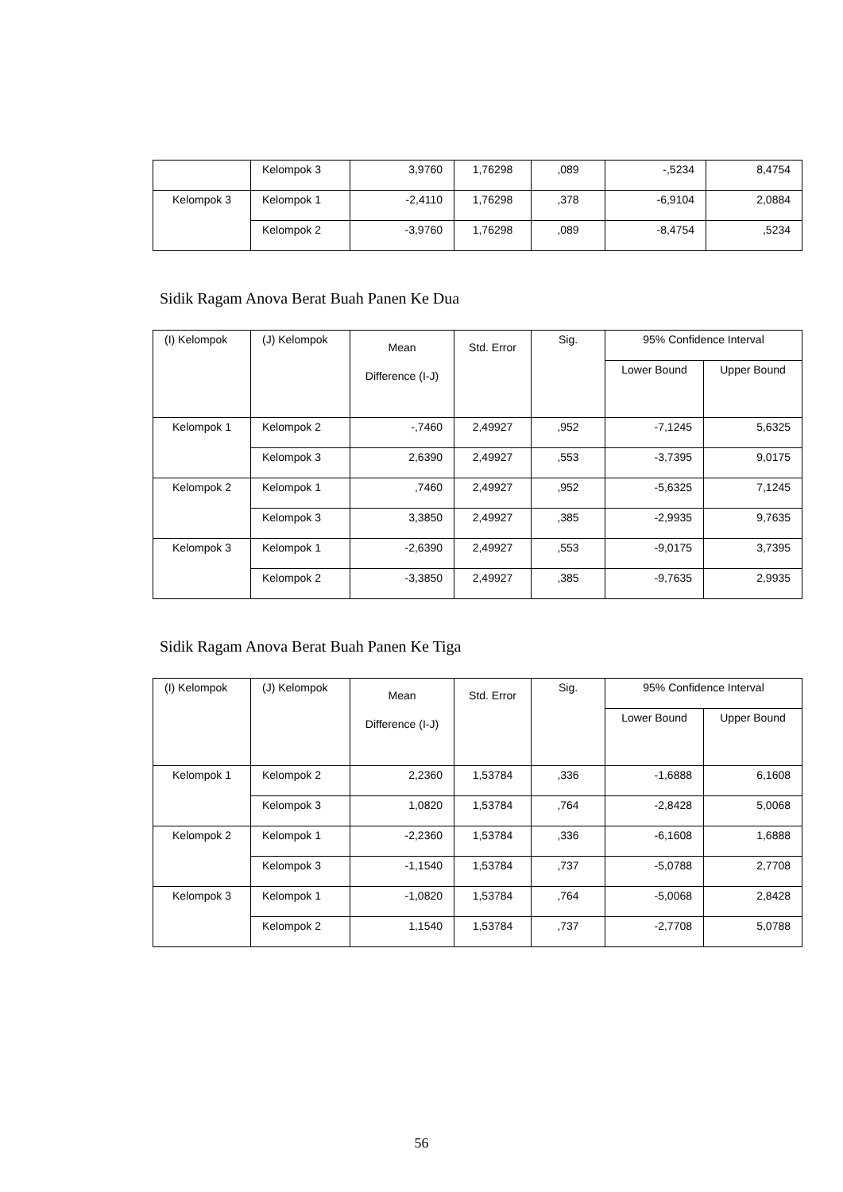| | Kelompok 3 | 3,9760 | 1,76298 | ,089 | -,5234 | 8,4754 |
| Kelompok 3 | Kelompok 1 | -2,4110 | 1,76298 | ,378 | -6,9104 | 2,0884 |
| | Kelompok 2 | -3,9760 | 1,76298 | ,089 | -8,4754 | ,5234 |
Sidik Ragam Anova Berat Buah Panen Ke Dua
| (I) Kelompok | (J) Kelompok | Mean Difference (I-J) | Std. Error | Sig. | 95% Confidence Interval | |
| --- | --- | --- | --- | --- | --- | --- |
| | | | | | Lower Bound | Upper Bound |
| Kelompok 1 | Kelompok 2 | -,7460 | 2,49927 | ,952 | -7,1245 | 5,6325 |
| | Kelompok 3 | 2,6390 | 2,49927 | ,553 | -3,7395 | 9,0175 |
| Kelompok 2 | Kelompok 1 | ,7460 | 2,49927 | ,952 | -5,6325 | 7,1245 |
| | Kelompok 3 | 3,3850 | 2,49927 | ,385 | -2,9935 | 9,7635 |
| Kelompok 3 | Kelompok 1 | -2,6390 | 2,49927 | ,553 | -9,0175 | 3,7395 |
| | Kelompok 2 | -3,3850 | 2,49927 | ,385 | -9,7635 | 2,9935 |
Sidik Ragam Anova Berat Buah Panen Ke Tiga
| (I) Kelompok | (J) Kelompok | Mean Difference (I-J) | Std. Error | Sig. | 95% Confidence Interval | |
| --- | --- | --- | --- | --- | --- | --- |
| | | | | | Lower Bound | Upper Bound |
| Kelompok 1 | Kelompok 2 | 2,2360 | 1,53784 | ,336 | -1,6888 | 6,1608 |
| | Kelompok 3 | 1,0820 | 1,53784 | ,764 | -2,8428 | 5,0068 |
| Kelompok 2 | Kelompok 1 | -2,2360 | 1,53784 | ,336 | -6,1608 | 1,6888 |
| | Kelompok 3 | -1,1540 | 1,53784 | ,737 | -5,0788 | 2,7708 |
| Kelompok 3 | Kelompok 1 | -1,0820 | 1,53784 | ,764 | -5,0068 | 2,8428 |
| | Kelompok 2 | 1,1540 | 1,53784 | ,737 | -2,7708 | 5,0788 |
56